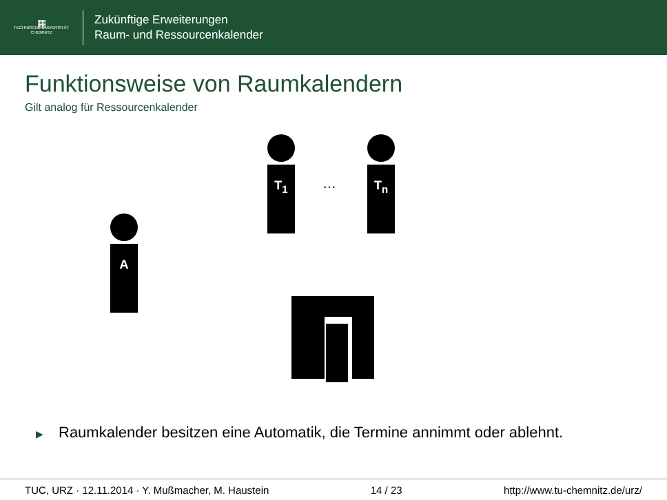▦
TECHNISCHE UNIVERSITÄT
CHEMNITZ
Zukünftige Erweiterungen
Raum- und Ressourcenkalender
Funktionsweise von Raumkalendern
Gilt analog für Ressourcenkalender
T<sub>1</sub>
…
T<sub>n</sub>
A
▶ Raumkalender besitzen eine Automatik, die Termine annimmt oder ablehnt.
TUC, URZ · 12.11.2014 · Y. Mußmacher, M. Haustein 14 / 23 http://www.tu-chemnitz.de/urz/